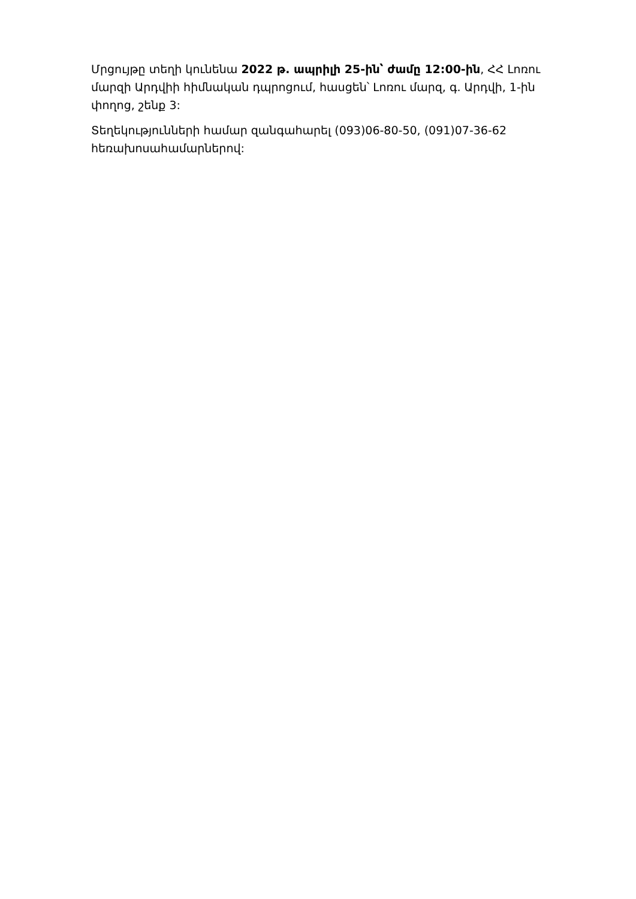Մրցույթը տեղի կունենա 2022 թ. ապրիլի 25-ին՝ ժամը 12:00-ին, ՀՀ Լոռու մարզի Արդվիի հիմնական դպրոցում, հասցեն՝ Լոռու մարզ, գ. Արդվի, 1-ին փողոց, շենք 3:
Տեղեկությունների համար զանգահարել (093)06-80-50, (091)07-36-62 հեռախոսահամարներով: